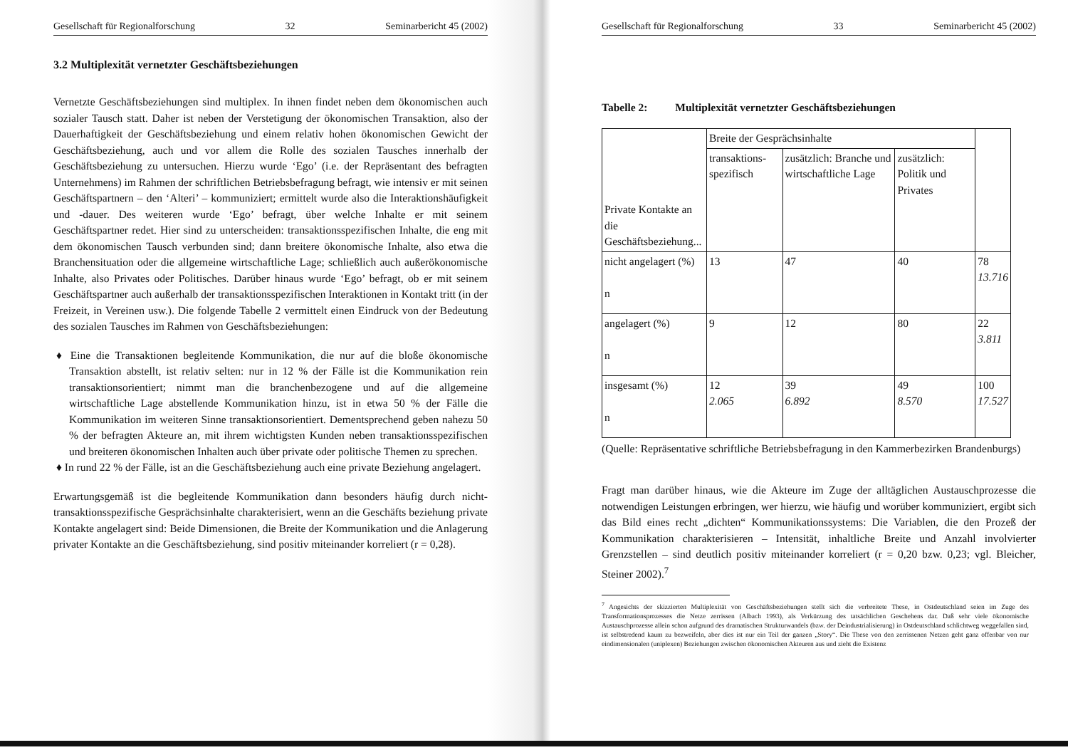Gesellschaft für Regionalforschung 32 Seminarbericht 45 (2002)
3.2 Multiplexität vernetzter Geschäftsbeziehungen
Vernetzte Geschäftsbeziehungen sind multiplex. In ihnen findet neben dem ökonomischen auch sozialer Tausch statt. Daher ist neben der Verstetigung der ökonomischen Transaktion, also der Dauerhaftigkeit der Geschäftsbeziehung und einem relativ hohen ökonomischen Gewicht der Geschäftsbeziehung, auch und vor allem die Rolle des sozialen Tausches innerhalb der Geschäftsbeziehung zu untersuchen. Hierzu wurde ‘Ego’ (i.e. der Repräsentant des befragten Unternehmens) im Rahmen der schriftlichen Betriebsbefragung befragt, wie intensiv er mit seinen Geschäftspartnern – den ‘Alteri’ – kommuniziert; ermittelt wurde also die Interaktionshäufigkeit und -dauer. Des weiteren wurde ‘Ego’ befragt, über welche Inhalte er mit seinem Geschäftspartner redet. Hier sind zu unterscheiden: transaktionsspezifischen Inhalte, die eng mit dem ökonomischen Tausch verbunden sind; dann breitere ökonomische Inhalte, also etwa die Branchensituation oder die allgemeine wirtschaftliche Lage; schließlich auch außerökonomische Inhalte, also Privates oder Politisches. Darüber hinaus wurde ‘Ego’ befragt, ob er mit seinem Geschäftspartner auch außerhalb der transaktionsspezifischen Interaktionen in Kontakt tritt (in der Freizeit, in Vereinen usw.). Die folgende Tabelle 2 vermittelt einen Eindruck von der Bedeutung des sozialen Tausches im Rahmen von Geschäftsbeziehungen:
♦ Eine die Transaktionen begleitende Kommunikation, die nur auf die bloße ökonomische Transaktion abstellt, ist relativ selten: nur in 12 % der Fälle ist die Kommunikation rein transaktionsorientiert; nimmt man die branchenbezogene und auf die allgemeine wirtschaftliche Lage abstellende Kommunikation hinzu, ist in etwa 50 % der Fälle die Kommunikation im weiteren Sinne transaktionsorientiert. Dementsprechend geben nahezu 50 % der befragten Akteure an, mit ihrem wichtigsten Kunden neben transaktionsspezifischen und breiteren ökonomischen Inhalten auch über private oder politische Themen zu sprechen.
♦ In rund 22 % der Fälle, ist an die Geschäftsbeziehung auch eine private Beziehung angelagert.
Erwartungsgemäß ist die begleitende Kommunikation dann besonders häufig durch nicht-transaktionsspezifische Gesprächsinhalte charakterisiert, wenn an die Geschäfts beziehung private Kontakte angelagert sind: Beide Dimensionen, die Breite der Kommunikation und die Anlagerung privater Kontakte an die Geschäftsbeziehung, sind positiv miteinander korreliert (r = 0,28).
Gesellschaft für Regionalforschung 33 Seminarbericht 45 (2002)
Tabelle 2: Multiplexität vernetzter Geschäftsbeziehungen
| Private Kontakte an die Geschäftsbeziehung... | Breite der Gesprächsinhalte | | | |
| | transaktions-spezifisch | zusätzlich: Branche und wirtschaftliche Lage | zusätzlich: Politik und Privates | |
| nicht angelagert (%) n | 13 | 47 | 40 | 78 13.716 |
| angelagert (%) n | 9 | 12 | 80 | 22 3.811 |
| insgesamt (%) n | 12 2.065 | 39 6.892 | 49 8.570 | 100 17.527 |
(Quelle: Repräsentative schriftliche Betriebsbefragung in den Kammerbezirken Brandenburgs)
Fragt man darüber hinaus, wie die Akteure im Zuge der alltäglichen Austauschprozesse die notwendigen Leistungen erbringen, wer hierzu, wie häufig und worüber kommuniziert, ergibt sich das Bild eines recht „dichten“ Kommunikationssystems: Die Variablen, die den Prozeß der Kommunikation charakterisieren – Intensität, inhaltliche Breite und Anzahl involvierter Grenzstellen – sind deutlich positiv miteinander korreliert (r = 0,20 bzw. 0,23; vgl. Bleicher, Steiner 2002).<sup>7</sup>
<sup>7</sup> Angesichts der skizzierten Multiplexität von Geschäftsbeziehungen stellt sich die verbreitete These, in Ostdeutschland seien im Zuge des Transformationsprozesses die Netze zerrissen (Albach 1993), als Verkürzung des tatsächlichen Geschehens dar. Daß sehr viele ökonomische Austauschprozesse allein schon aufgrund des dramatischen Strukturwandels (bzw. der Deindustrialisierung) in Ostdeutschland schlichtweg weggefallen sind, ist selbstredend kaum zu bezweifeln, aber dies ist nur ein Teil der ganzen „Story“. Die These von den zerrissenen Netzen geht ganz offenbar von nur eindimensionalen (uniplexen) Beziehungen zwischen ökonomischen Akteuren aus und zieht die Existenz